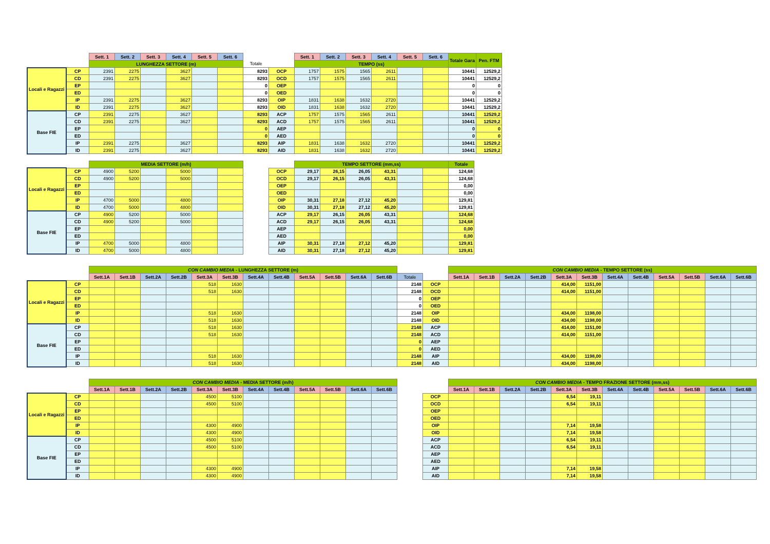| | | Sett. 1 | Sett. 2 | Sett. 3 | Sett. 4 | Sett. 5 | Sett. 6 | | | Sett. 1 | Sett. 2 | Sett. 3 | Sett. 4 | Sett. 5 | Sett. 6 | Totale Gara | Pen. FTM |
| --- | --- | --- | --- | --- | --- | --- | --- | --- | --- | --- | --- | --- | --- | --- | --- | --- | --- |
| | | LUNGHEZZA SETTORE (m) | | | | | | Totale | | TEMPO (ss) | | | | | | | |
| Locali e Ragazzi | CP | 2391 | 2275 | | 3627 | | | 8293 | OCP | 1757 | 1575 | 1565 | 2611 | | | 10441 | 12529,2 |
| | CD | 2391 | 2275 | | 3627 | | | 8293 | OCD | 1757 | 1575 | 1565 | 2611 | | | 10441 | 12529,2 |
| | EP | | | | | | | 0 | OEP | | | | | | | 0 | 0 |
| | ED | | | | | | | 0 | OED | | | | | | | 0 | 0 |
| | IP | 2391 | 2275 | | 3627 | | | 8293 | OIP | 1831 | 1638 | 1632 | 2720 | | | 10441 | 12529,2 |
| | ID | 2391 | 2275 | | 3627 | | | 8293 | OID | 1831 | 1638 | 1632 | 2720 | | | 10441 | 12529,2 |
| Base FIE | CP | 2391 | 2275 | | 3627 | | | 8293 | ACP | 1757 | 1575 | 1565 | 2611 | | | 10441 | 12529,2 |
| | CD | 2391 | 2275 | | 3627 | | | 8293 | ACD | 1757 | 1575 | 1565 | 2611 | | | 10441 | 12529,2 |
| | EP | | | | | | | 0 | AEP | | | | | | | 0 | 0 |
| | ED | | | | | | | 0 | AED | | | | | | | 0 | 0 |
| | IP | 2391 | 2275 | | 3627 | | | 8293 | AIP | 1831 | 1638 | 1632 | 2720 | | | 10441 | 12529,2 |
| | ID | 2391 | 2275 | | 3627 | | | 8293 | AID | 1831 | 1638 | 1632 | 2720 | | | 10441 | 12529,2 |
| | | MEDIA SETTORE (m/h) | | | | | | | | TEMPO SETTORE (mm,ss) | | | | | | Totale |
| --- | --- | --- | --- | --- | --- | --- | --- | --- | --- | --- | --- | --- | --- | --- | --- | --- |
| Locali e Ragazzi | CP | 4900 | 5200 | | 5000 | | | | OCP | 29,17 | 26,15 | 26,05 | 43,31 | | | 124,68 |
| | CD | 4900 | 5200 | | 5000 | | | | OCD | 29,17 | 26,15 | 26,05 | 43,31 | | | 124,68 |
| | EP | | | | | | | | OEP | | | | | | | 0,00 |
| | ED | | | | | | | | OED | | | | | | | 0,00 |
| | IP | 4700 | 5000 | | 4800 | | | | OIP | 30,31 | 27,18 | 27,12 | 45,20 | | | 129,81 |
| | ID | 4700 | 5000 | | 4800 | | | | OID | 30,31 | 27,18 | 27,12 | 45,20 | | | 129,81 |
| Base FIE | CP | 4900 | 5200 | | 5000 | | | | ACP | 29,17 | 26,15 | 26,05 | 43,31 | | | 124,68 |
| | CD | 4900 | 5200 | | 5000 | | | | ACD | 29,17 | 26,15 | 26,05 | 43,31 | | | 124,68 |
| | EP | | | | | | | | AEP | | | | | | | 0,00 |
| | ED | | | | | | | | AED | | | | | | | 0,00 |
| | IP | 4700 | 5000 | | 4800 | | | | AIP | 30,31 | 27,18 | 27,12 | 45,20 | | | 129,81 |
| | ID | 4700 | 5000 | | 4800 | | | | AID | 30,31 | 27,18 | 27,12 | 45,20 | | | 129,81 |
| | | CON CAMBIO MEDIA - LUNGHEZZA SETTORE (m) | | | | | | | | | | | | | | CON CAMBIO MEDIA - TEMPO SETTORE (ss) | | | | | | | | | | | |
| --- | --- | --- | --- | --- | --- | --- | --- | --- | --- | --- | --- | --- | --- | --- | --- | --- | --- | --- | --- | --- | --- | --- | --- | --- | --- | --- | --- |
| | | Sett.1A | Sett.1B | Sett.2A | Sett.2B | Sett.3A | Sett.3B | Sett.4A | Sett.4B | Sett.5A | Sett.5B | Sett.6A | Sett.6B | Totale | | Sett.1A | Sett.1B | Sett.2A | Sett.2B | Sett.3A | Sett.3B | Sett.4A | Sett.4B | Sett.5A | Sett.5B | Sett.6A | Sett.6B |
| Locali e Ragazzi | CP | | | | | 518 | 1630 | | | | | | | 2148 | OCP | | | | | 414,00 | 1151,00 | | | | | | |
| | CD | | | | | 518 | 1630 | | | | | | | 2148 | OCD | | | | | 414,00 | 1151,00 | | | | | | |
| | EP | | | | | | | | | | | | | 0 | OEP | | | | | | | | | | | | |
| | ED | | | | | | | | | | | | | 0 | OED | | | | | | | | | | | | |
| | IP | | | | | 518 | 1630 | | | | | | | 2148 | OIP | | | | | 434,00 | 1198,00 | | | | | | |
| | ID | | | | | 518 | 1630 | | | | | | | 2148 | OID | | | | | 434,00 | 1198,00 | | | | | | |
| Base FIE | CP | | | | | 518 | 1630 | | | | | | | 2148 | ACP | | | | | 414,00 | 1151,00 | | | | | | |
| | CD | | | | | 518 | 1630 | | | | | | | 2148 | ACD | | | | | 414,00 | 1151,00 | | | | | | |
| | EP | | | | | | | | | | | | | 0 | AEP | | | | | | | | | | | | |
| | ED | | | | | | | | | | | | | 0 | AED | | | | | | | | | | | | |
| | IP | | | | | 518 | 1630 | | | | | | | 2148 | AIP | | | | | 434,00 | 1198,00 | | | | | | |
| | ID | | | | | 518 | 1630 | | | | | | | 2148 | AID | | | | | 434,00 | 1198,00 | | | | | | |
| | | CON CAMBIO MEDIA - MEDIA SETTORE (m/h) | | | | | | | | | | | | | | CON CAMBIO MEDIA - TEMPO FRAZIONE SETTORE (mm,ss) | | | | | | | | | | | |
| --- | --- | --- | --- | --- | --- | --- | --- | --- | --- | --- | --- | --- | --- | --- | --- | --- | --- | --- | --- | --- | --- | --- | --- | --- | --- | --- | --- |
| | | Sett.1A | Sett.1B | Sett.2A | Sett.2B | Sett.3A | Sett.3B | Sett.4A | Sett.4B | Sett.5A | Sett.5B | Sett.6A | Sett.6B | | | Sett.1A | Sett.1B | Sett.2A | Sett.2B | Sett.3A | Sett.3B | Sett.4A | Sett.4B | Sett.5A | Sett.5B | Sett.6A | Sett.6B |
| Locali e Ragazzi | CP | | | | | 4500 | 5100 | | | | | | | | OCP | | | | | 6,54 | 19,11 | | | | | | |
| | CD | | | | | 4500 | 5100 | | | | | | | | OCD | | | | | 6,54 | 19,11 | | | | | | |
| | EP | | | | | | | | | | | | | | OEP | | | | | | | | | | | | |
| | ED | | | | | | | | | | | | | | OED | | | | | | | | | | | | |
| | IP | | | | | 4300 | 4900 | | | | | | | | OIP | | | | | 7,14 | 19,58 | | | | | | |
| | ID | | | | | 4300 | 4900 | | | | | | | | OID | | | | | 7,14 | 19,58 | | | | | | |
| Base FIE | CP | | | | | 4500 | 5100 | | | | | | | | ACP | | | | | 6,54 | 19,11 | | | | | | |
| | CD | | | | | 4500 | 5100 | | | | | | | | ACD | | | | | 6,54 | 19,11 | | | | | | |
| | EP | | | | | | | | | | | | | | AEP | | | | | | | | | | | | |
| | ED | | | | | | | | | | | | | | AED | | | | | | | | | | | | |
| | IP | | | | | 4300 | 4900 | | | | | | | | AIP | | | | | 7,14 | 19,58 | | | | | | |
| | ID | | | | | 4300 | 4900 | | | | | | | | AID | | | | | 7,14 | 19,58 | | | | | | |